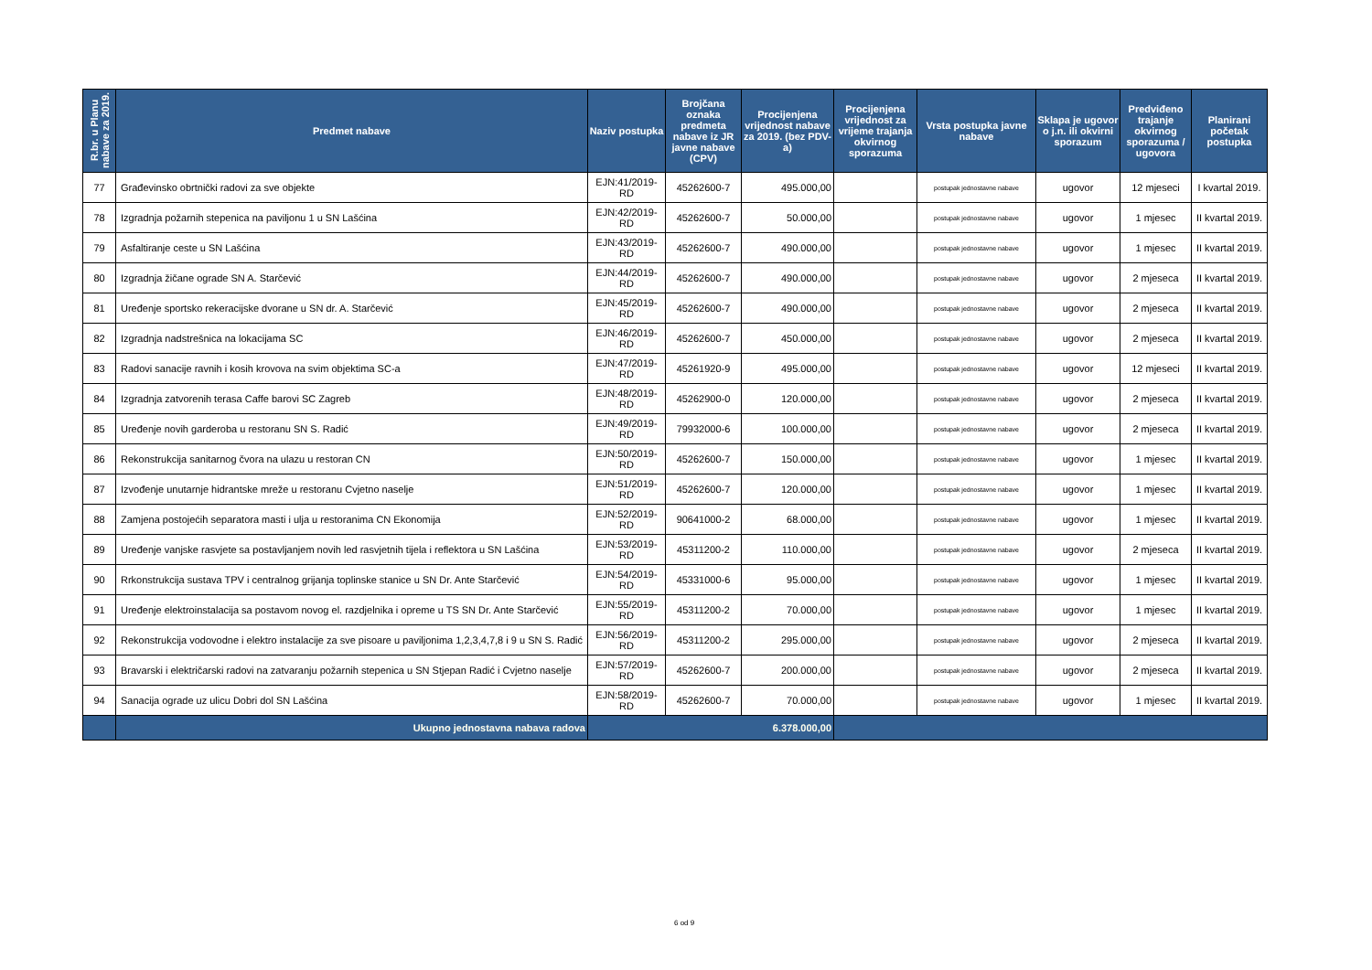| R.br. u Planu nabave za 2019. | Predmet nabave | Naziv postupka | Brojčana oznaka predmeta nabave iz JR javne nabave (CPV) | Procijenjena vrijednost nabave za 2019. (bez PDV-a) | Procijenjena vrijednost za vrijeme trajanja okvirnog sporazuma | Vrsta postupka javne nabave | Sklapa je ugovor o j.n. ili okvirni sporazum | Predviđeno trajanje okvirnog sporazuma / ugovora | Planirani početak postupka |
| --- | --- | --- | --- | --- | --- | --- | --- | --- | --- |
| 77 | Građevinsko obrtnički radovi za sve objekte | EJN:41/2019-RD | 45262600-7 | 495.000,00 | | postupak jednostavne nabave | ugovor | 12 mjeseci | I kvartal 2019. |
| 78 | Izgradnja požarnih stepenica na paviljonu 1 u SN Lašćina | EJN:42/2019-RD | 45262600-7 | 50.000,00 | | postupak jednostavne nabave | ugovor | 1 mjesec | II kvartal 2019. |
| 79 | Asfaltiranje ceste u SN Lašćina | EJN:43/2019-RD | 45262600-7 | 490.000,00 | | postupak jednostavne nabave | ugovor | 1 mjesec | II kvartal 2019. |
| 80 | Izgradnja žičane ograde SN A. Starčević | EJN:44/2019-RD | 45262600-7 | 490.000,00 | | postupak jednostavne nabave | ugovor | 2 mjeseca | II kvartal 2019. |
| 81 | Uređenje sportsko rekeracijske dvorane u SN dr. A. Starčević | EJN:45/2019-RD | 45262600-7 | 490.000,00 | | postupak jednostavne nabave | ugovor | 2 mjeseca | II kvartal 2019. |
| 82 | Izgradnja nadstrešnica na lokacijama SC | EJN:46/2019-RD | 45262600-7 | 450.000,00 | | postupak jednostavne nabave | ugovor | 2 mjeseca | II kvartal 2019. |
| 83 | Radovi sanacije ravnih i kosih krovova na svim objektima SC-a | EJN:47/2019-RD | 45261920-9 | 495.000,00 | | postupak jednostavne nabave | ugovor | 12 mjeseci | II kvartal 2019. |
| 84 | Izgradnja zatvorenih terasa Caffe barovi SC Zagreb | EJN:48/2019-RD | 45262900-0 | 120.000,00 | | postupak jednostavne nabave | ugovor | 2 mjeseca | II kvartal 2019. |
| 85 | Uređenje novih garderoba u restoranu SN S. Radić | EJN:49/2019-RD | 79932000-6 | 100.000,00 | | postupak jednostavne nabave | ugovor | 2 mjeseca | II kvartal 2019. |
| 86 | Rekonstrukcija sanitarnog čvora na ulazu u restoran CN | EJN:50/2019-RD | 45262600-7 | 150.000,00 | | postupak jednostavne nabave | ugovor | 1 mjesec | II kvartal 2019. |
| 87 | Izvođenje unutarnje hidrantske mreže u restoranu Cvjetno naselje | EJN:51/2019-RD | 45262600-7 | 120.000,00 | | postupak jednostavne nabave | ugovor | 1 mjesec | II kvartal 2019. |
| 88 | Zamjena postojećih separatora masti i ulja u restoranima CN Ekonomija | EJN:52/2019-RD | 90641000-2 | 68.000,00 | | postupak jednostavne nabave | ugovor | 1 mjesec | II kvartal 2019. |
| 89 | Uređenje vanjske rasvjete sa postavljanjem novih led rasvjetnih tijela i reflektora u SN Lašćina | EJN:53/2019-RD | 45311200-2 | 110.000,00 | | postupak jednostavne nabave | ugovor | 2 mjeseca | II kvartal 2019. |
| 90 | Rrkonstrukcija sustava TPV i centralnog grijanja toplinske stanice u SN Dr. Ante Starčević | EJN:54/2019-RD | 45331000-6 | 95.000,00 | | postupak jednostavne nabave | ugovor | 1 mjesec | II kvartal 2019. |
| 91 | Uređenje elektroinstalacija sa postavom novog el. razdjelnika i opreme u TS SN Dr. Ante Starčević | EJN:55/2019-RD | 45311200-2 | 70.000,00 | | postupak jednostavne nabave | ugovor | 1 mjesec | II kvartal 2019. |
| 92 | Rekonstrukcija vodovodne i elektro instalacije za sve pisoare u paviljonima 1,2,3,4,7,8 i 9 u SN S. Radić | EJN:56/2019-RD | 45311200-2 | 295.000,00 | | postupak jednostavne nabave | ugovor | 2 mjeseca | II kvartal 2019. |
| 93 | Bravarski i električarski radovi na zatvaranju požarnih stepenica u SN Stjepan Radić i Cvjetno naselje | EJN:57/2019-RD | 45262600-7 | 200.000,00 | | postupak jednostavne nabave | ugovor | 2 mjeseca | II kvartal 2019. |
| 94 | Sanacija ograde uz ulicu Dobri dol SN Lašćina | EJN:58/2019-RD | 45262600-7 | 70.000,00 | | postupak jednostavne nabave | ugovor | 1 mjesec | II kvartal 2019. |
| | Ukupno jednostavna nabava radova | 6.378.000,00 | | | | | | | |
6 od 9